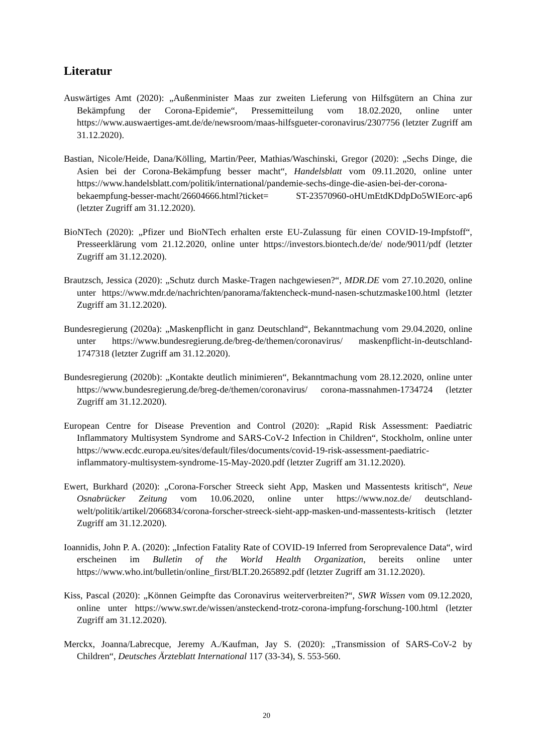Literatur
Auswärtiges Amt (2020): „Außenminister Maas zur zweiten Lieferung von Hilfsgütern an China zur Bekämpfung der Corona-Epidemie“, Pressemitteilung vom 18.02.2020, online unter https://www.auswaertiges-amt.de/de/newsroom/maas-hilfsgueter-coronavirus/2307756 (letzter Zugriff am 31.12.2020).
Bastian, Nicole/Heide, Dana/Kölling, Martin/Peer, Mathias/Waschinski, Gregor (2020): „Sechs Dinge, die Asien bei der Corona-Bekämpfung besser macht“, Handelsblatt vom 09.11.2020, online unter https://www.handelsblatt.com/politik/international/pandemie-sechs-dinge-die-asien-bei-der-corona-bekaempfung-besser-macht/26604666.html?ticket= ST-23570960-oHUmEtdKDdpDo5WIEorc-ap6 (letzter Zugriff am 31.12.2020).
BioNTech (2020): „Pfizer und BioNTech erhalten erste EU-Zulassung für einen COVID-19-Impfstoff“, Presseerklärung vom 21.12.2020, online unter https://investors.biontech.de/de/ node/9011/pdf (letzter Zugriff am 31.12.2020).
Brautzsch, Jessica (2020): „Schutz durch Maske-Tragen nachgewiesen?“, MDR.DE vom 27.10.2020, online unter https://www.mdr.de/nachrichten/panorama/faktencheck-mund-nasen-schutzmaske100.html (letzter Zugriff am 31.12.2020).
Bundesregierung (2020a): „Maskenpflicht in ganz Deutschland“, Bekanntmachung vom 29.04.2020, online unter https://www.bundesregierung.de/breg-de/themen/coronavirus/ maskenpflicht-in-deutschland-1747318 (letzter Zugriff am 31.12.2020).
Bundesregierung (2020b): „Kontakte deutlich minimieren“, Bekanntmachung vom 28.12.2020, online unter https://www.bundesregierung.de/breg-de/themen/coronavirus/ corona-massnahmen-1734724 (letzter Zugriff am 31.12.2020).
European Centre for Disease Prevention and Control (2020): „Rapid Risk Assessment: Paediatric Inflammatory Multisystem Syndrome and SARS-CoV-2 Infection in Children“, Stockholm, online unter https://www.ecdc.europa.eu/sites/default/files/documents/covid-19-risk-assessment-paediatric-inflammatory-multisystem-syndrome-15-May-2020.pdf (letzter Zugriff am 31.12.2020).
Ewert, Burkhard (2020): „Corona-Forscher Streeck sieht App, Masken und Massentests kritisch“, Neue Osnabrücker Zeitung vom 10.06.2020, online unter https://www.noz.de/ deutschland-welt/politik/artikel/2066834/corona-forscher-streeck-sieht-app-masken-und-massentests-kritisch (letzter Zugriff am 31.12.2020).
Ioannidis, John P. A. (2020): „Infection Fatality Rate of COVID-19 Inferred from Seroprevalence Data“, wird erscheinen im Bulletin of the World Health Organization, bereits online unter https://www.who.int/bulletin/online_first/BLT.20.265892.pdf (letzter Zugriff am 31.12.2020).
Kiss, Pascal (2020): „Können Geimpfte das Coronavirus weiterverbreiten?“, SWR Wissen vom 09.12.2020, online unter https://www.swr.de/wissen/ansteckend-trotz-corona-impfung-forschung-100.html (letzter Zugriff am 31.12.2020).
Merckx, Joanna/Labrecque, Jeremy A./Kaufman, Jay S. (2020): „Transmission of SARS-CoV-2 by Children“, Deutsches Ärzteblatt International 117 (33-34), S. 553-560.
20